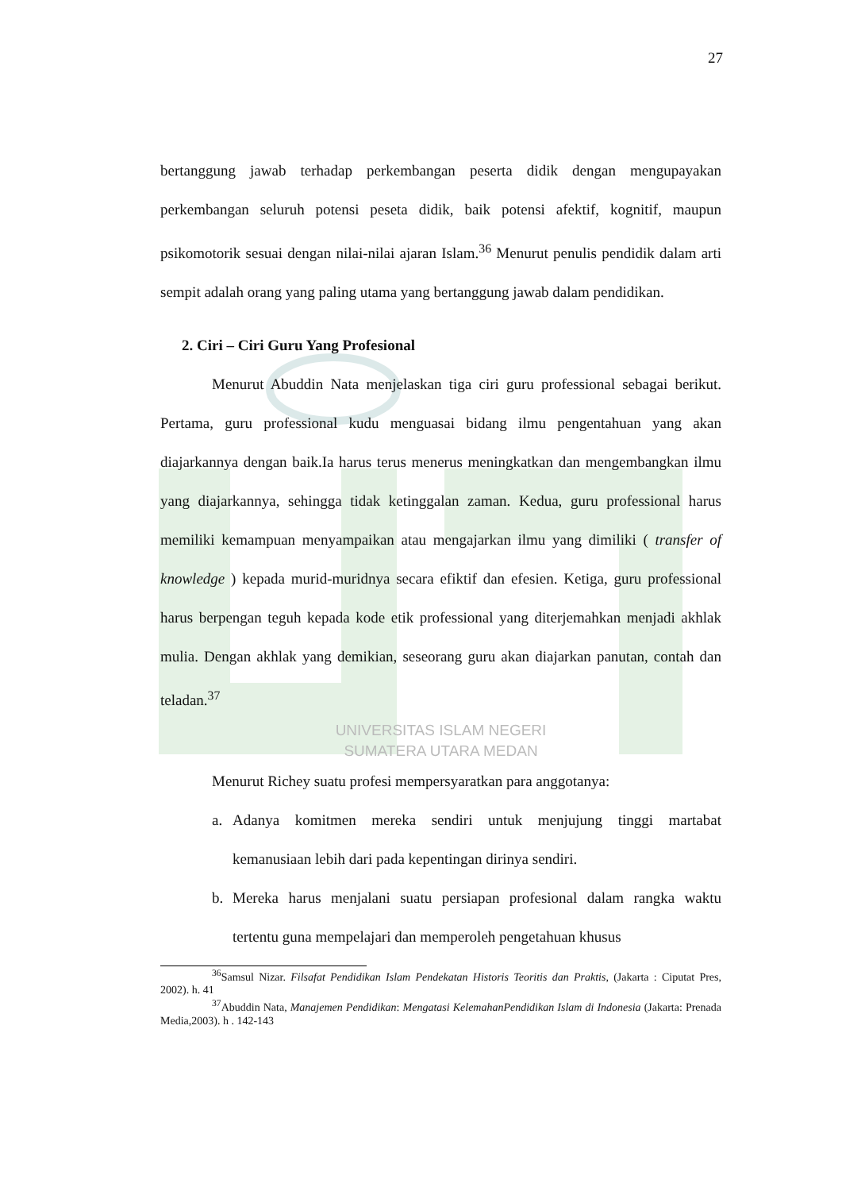27
bertanggung jawab terhadap perkembangan peserta didik dengan mengupayakan perkembangan seluruh potensi peseta didik, baik potensi afektif, kognitif, maupun psikomotorik sesuai dengan nilai-nilai ajaran Islam.<sup>36</sup> Menurut penulis pendidik dalam arti sempit adalah orang yang paling utama yang bertanggung jawab dalam pendidikan.
2. Ciri – Ciri Guru Yang Profesional
Menurut Abuddin Nata menjelaskan tiga ciri guru professional sebagai berikut. Pertama, guru professional kudu menguasai bidang ilmu pengentahuan yang akan diajarkannya dengan baik.Ia harus terus menerus meningkatkan dan mengembangkan ilmu yang diajarkannya, sehingga tidak ketinggalan zaman. Kedua, guru professional harus memiliki kemampuan menyampaikan atau mengajarkan ilmu yang dimiliki ( transfer of knowledge ) kepada murid-muridnya secara efiktif dan efesien. Ketiga, guru professional harus berpengan teguh kepada kode etik professional yang diterjemahkan menjadi akhlak mulia. Dengan akhlak yang demikian, seseorang guru akan diajarkan panutan, contah dan teladan.<sup>37</sup>
UNIVERSITAS ISLAM NEGERI
SUMATERA UTARA MEDAN
Menurut Richey suatu profesi mempersyaratkan para anggotanya:
a. Adanya komitmen mereka sendiri untuk menjujung tinggi martabat kemanusiaan lebih dari pada kepentingan dirinya sendiri.
b. Mereka harus menjalani suatu persiapan profesional dalam rangka waktu tertentu guna mempelajari dan memperoleh pengetahuan khusus
<sup>36</sup> Samsul Nizar. Filsafat Pendidikan Islam Pendekatan Historis Teoritis dan Praktis, (Jakarta : Ciputat Pres, 2002). h. 41
<sup>37</sup> Abuddin Nata, Manajemen Pendidikan: Mengatasi KelemahanPendidikan Islam di Indonesia (Jakarta: Prenada Media,2003). h . 142-143